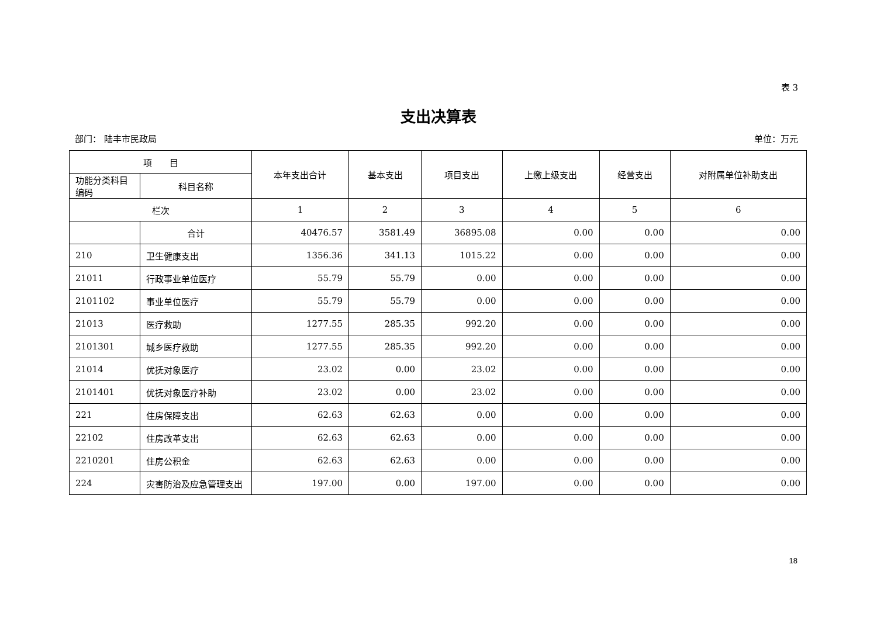表 3
支出决算表
部门： 陆丰市民政局 单位：万元
| 项 目 | | 本年支出合计 | 基本支出 | 项目支出 | 上缴上级支出 | 经营支出 | 对附属单位补助支出 |
| --- | --- | --- | --- | --- | --- | --- | --- |
| 功能分类科目编码 | 科目名称 | | | | | | |
| 栏次 | | 1 | 2 | 3 | 4 | 5 | 6 |
| | 合计 | 40476.57 | 3581.49 | 36895.08 | 0.00 | 0.00 | 0.00 |
| 210 | 卫生健康支出 | 1356.36 | 341.13 | 1015.22 | 0.00 | 0.00 | 0.00 |
| 21011 | 行政事业单位医疗 | 55.79 | 55.79 | 0.00 | 0.00 | 0.00 | 0.00 |
| 2101102 | 事业单位医疗 | 55.79 | 55.79 | 0.00 | 0.00 | 0.00 | 0.00 |
| 21013 | 医疗救助 | 1277.55 | 285.35 | 992.20 | 0.00 | 0.00 | 0.00 |
| 2101301 | 城乡医疗救助 | 1277.55 | 285.35 | 992.20 | 0.00 | 0.00 | 0.00 |
| 21014 | 优抚对象医疗 | 23.02 | 0.00 | 23.02 | 0.00 | 0.00 | 0.00 |
| 2101401 | 优抚对象医疗补助 | 23.02 | 0.00 | 23.02 | 0.00 | 0.00 | 0.00 |
| 221 | 住房保障支出 | 62.63 | 62.63 | 0.00 | 0.00 | 0.00 | 0.00 |
| 22102 | 住房改革支出 | 62.63 | 62.63 | 0.00 | 0.00 | 0.00 | 0.00 |
| 2210201 | 住房公积金 | 62.63 | 62.63 | 0.00 | 0.00 | 0.00 | 0.00 |
| 224 | 灾害防治及应急管理支出 | 197.00 | 0.00 | 197.00 | 0.00 | 0.00 | 0.00 |
18